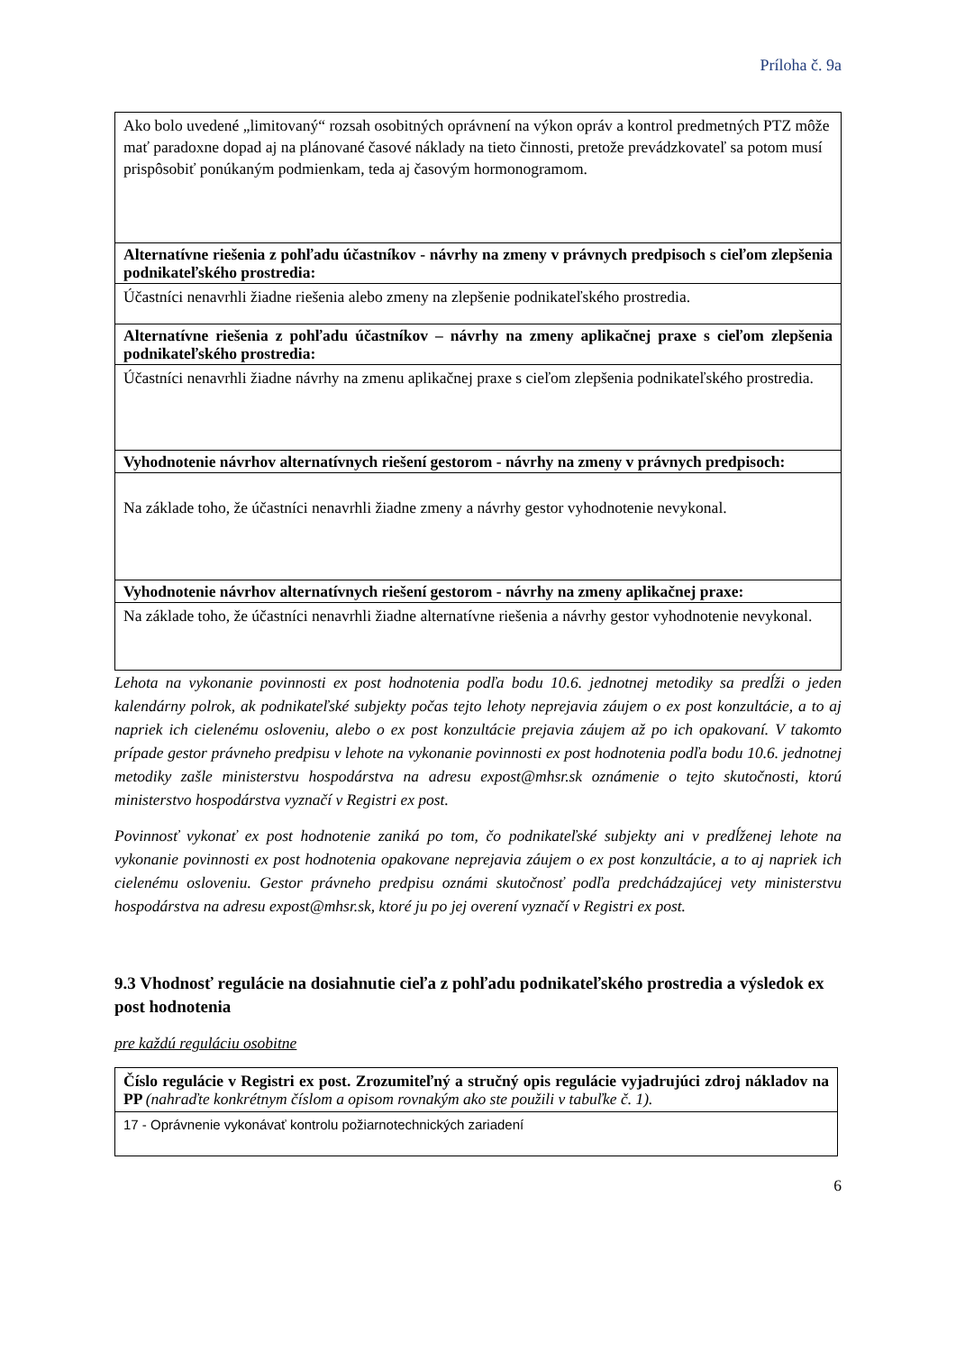Príloha č. 9a
| Ako bolo uvedené „limitovaný“ rozsah osobitných oprávnení na výkon opráv a kontrol predmetných PTZ môže mať paradoxne dopad aj na plánované časové náklady na tieto činnosti, pretože prevádzkovateľ sa potom musí prispôsobiť ponúkaným podmienkam, teda aj časovým hormonogramom. |
| Alternatívne riešenia z pohľadu účastníkov - návrhy na zmeny v právnych predpisoch s cieľom zlepšenia podnikateľského prostredia: |
| Účastníci nenavrhli žiadne riešenia alebo zmeny na zlepšenie podnikateľského prostredia. |
| Alternatívne riešenia z pohľadu účastníkov – návrhy na zmeny aplikačnej praxe s cieľom zlepšenia podnikateľského prostredia: |
| Účastníci nenavrhli žiadne návrhy na zmenu aplikačnej praxe s cieľom zlepšenia podnikateľského prostredia. |
| Vyhodnotenie návrhov alternatívnych riešení gestorom - návrhy na zmeny v právnych predpisoch: |
| Na základe toho, že účastníci nenavrhli žiadne zmeny a návrhy gestor vyhodnotenie nevykonal. |
| Vyhodnotenie návrhov alternatívnych riešení gestorom - návrhy na zmeny aplikačnej praxe: |
| Na základe toho, že účastníci nenavrhli žiadne alternatívne riešenia a návrhy gestor vyhodnotenie nevykonal. |
Lehota na vykonanie povinnosti ex post hodnotenia podľa bodu 10.6. jednotnej metodiky sa predĺži o jeden kalendárny polrok, ak podnikateľské subjekty počas tejto lehoty neprejavia záujem o ex post konzultácie, a to aj napriek ich cielenému osloveniu, alebo o ex post konzultácie prejavia záujem až po ich opakovaní. V takomto prípade gestor právneho predpisu v lehote na vykonanie povinnosti ex post hodnotenia podľa bodu 10.6. jednotnej metodiky zašle ministerstvu hospodárstva na adresu expost@mhsr.sk oznámenie o tejto skutočnosti, ktorú ministerstvo hospodárstva vyznačí v Registri ex post.
Povinnosť vykonať ex post hodnotenie zaniká po tom, čo podnikateľské subjekty ani v predĺženej lehote na vykonanie povinnosti ex post hodnotenia opakovane neprejavia záujem o ex post konzultácie, a to aj napriek ich cielenému osloveniu. Gestor právneho predpisu oznámi skutočnosť podľa predchádzajúcej vety ministerstvu hospodárstva na adresu expost@mhsr.sk, ktoré ju po jej overení vyznačí v Registri ex post.
9.3 Vhodnosť regulácie na dosiahnutie cieľa z pohľadu podnikateľského prostredia a výsledok ex post hodnotenia
pre každú reguláciu osobitne
| Číslo regulácie v Registri ex post. Zrozumiteľný a stručný opis regulácie vyjadrujúci zdroj nákladov na PP (nahraďte konkrétnym číslom a opisom rovnakým ako ste použili v tabuľke č. 1). |
| 17 - Oprávnenie vykonávať kontrolu požiarnotechnických zariadení |
6